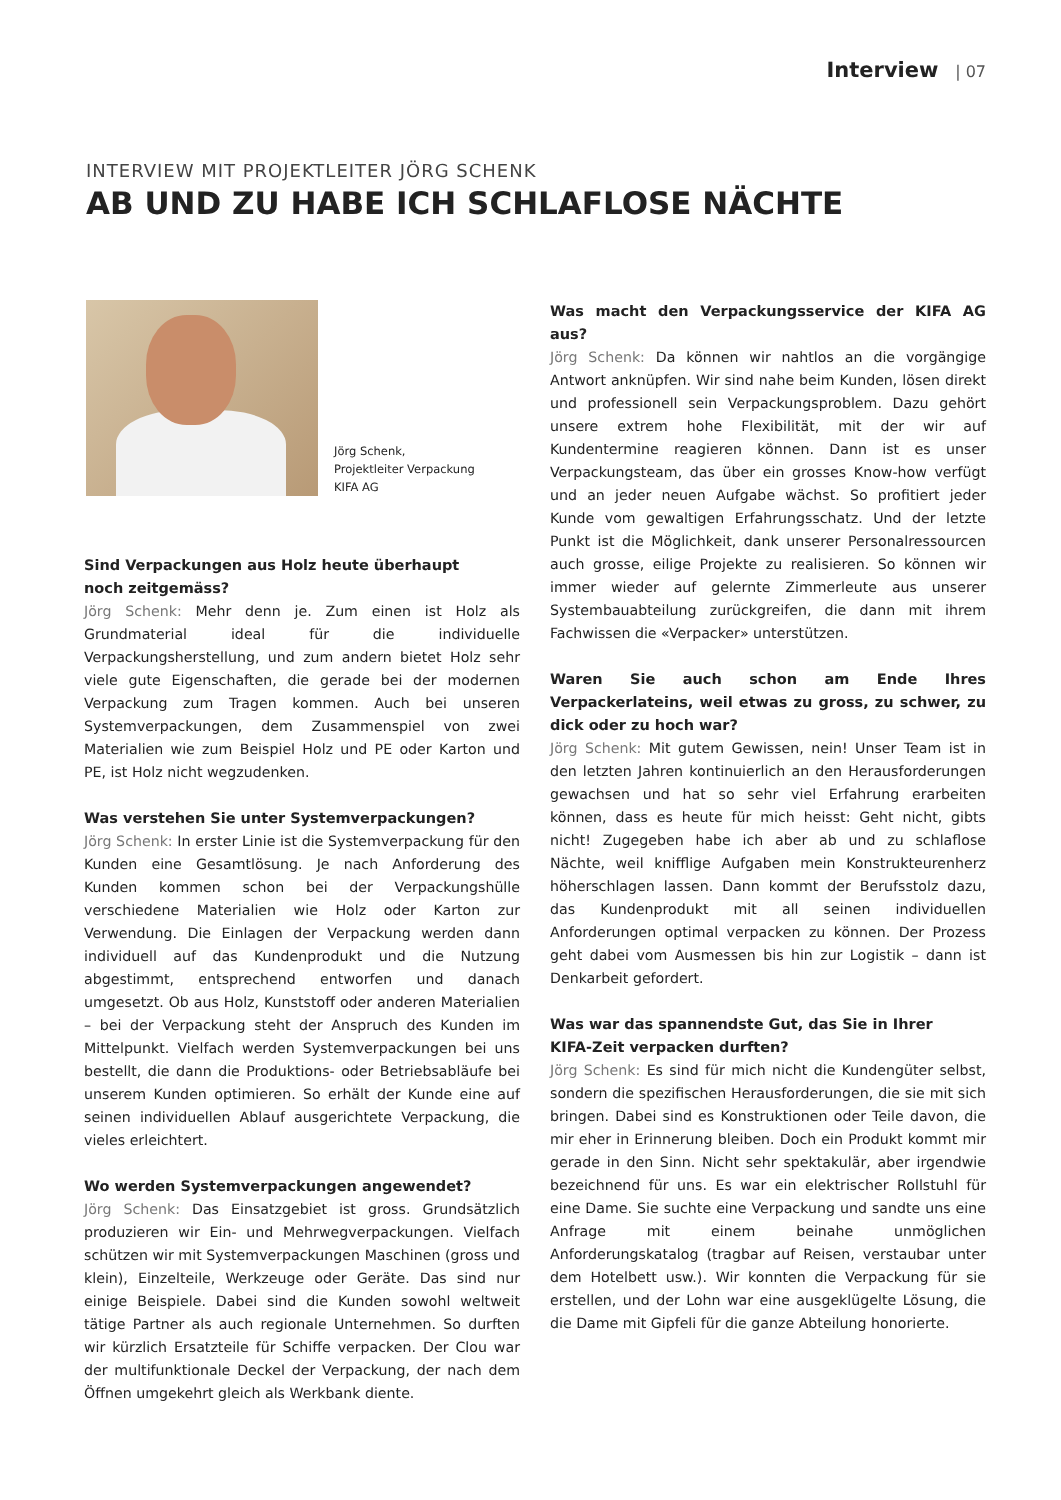Interview | 07
INTERVIEW MIT PROJEKTLEITER JÖRG SCHENK
AB UND ZU HABE ICH SCHLAFLOSE NÄCHTE
Jörg Schenk,
Projektleiter Verpackung
KIFA AG
Sind Verpackungen aus Holz heute überhaupt
noch zeitgemäss?
Jörg Schenk: Mehr denn je. Zum einen ist Holz als Grundmaterial ideal für die individuelle Verpackungsherstellung, und zum andern bietet Holz sehr viele gute Eigenschaften, die gerade bei der modernen Verpackung zum Tragen kommen. Auch bei unseren Systemverpackungen, dem Zusammenspiel von zwei Materialien wie zum Beispiel Holz und PE oder Karton und PE, ist Holz nicht wegzudenken.
Was verstehen Sie unter Systemverpackungen?
Jörg Schenk: In erster Linie ist die Systemverpackung für den Kunden eine Gesamtlösung. Je nach Anforderung des Kunden kommen schon bei der Verpackungshülle verschiedene Materialien wie Holz oder Karton zur Verwendung. Die Einlagen der Verpackung werden dann individuell auf das Kundenprodukt und die Nutzung abgestimmt, entsprechend entworfen und danach umgesetzt. Ob aus Holz, Kunststoff oder anderen Materialien – bei der Verpackung steht der Anspruch des Kunden im Mittelpunkt. Vielfach werden Systemverpackungen bei uns bestellt, die dann die Produktions- oder Betriebsabläufe bei unserem Kunden optimieren. So erhält der Kunde eine auf seinen individuellen Ablauf ausgerichtete Verpackung, die vieles erleichtert.
Wo werden Systemverpackungen angewendet?
Jörg Schenk: Das Einsatzgebiet ist gross. Grundsätzlich produzieren wir Ein- und Mehrwegverpackungen. Vielfach schützen wir mit Systemverpackungen Maschinen (gross und klein), Einzelteile, Werkzeuge oder Geräte. Das sind nur einige Beispiele. Dabei sind die Kunden sowohl weltweit tätige Partner als auch regionale Unternehmen. So durften wir kürzlich Ersatzteile für Schiffe verpacken. Der Clou war der multifunktionale Deckel der Verpackung, der nach dem Öffnen umgekehrt gleich als Werkbank diente.
Was macht den Verpackungsservice der KIFA AG aus?
Jörg Schenk: Da können wir nahtlos an die vorgängige Antwort anknüpfen. Wir sind nahe beim Kunden, lösen direkt und professionell sein Verpackungsproblem. Dazu gehört unsere extrem hohe Flexibilität, mit der wir auf Kundentermine reagieren können. Dann ist es unser Verpackungsteam, das über ein grosses Know-how verfügt und an jeder neuen Aufgabe wächst. So profitiert jeder Kunde vom gewaltigen Erfahrungsschatz. Und der letzte Punkt ist die Möglichkeit, dank unserer Personalressourcen auch grosse, eilige Projekte zu realisieren. So können wir immer wieder auf gelernte Zimmerleute aus unserer Systembauabteilung zurückgreifen, die dann mit ihrem Fachwissen die «Verpacker» unterstützen.
Waren Sie auch schon am Ende Ihres Verpackerlateins, weil etwas zu gross, zu schwer, zu dick oder zu hoch war?
Jörg Schenk: Mit gutem Gewissen, nein! Unser Team ist in den letzten Jahren kontinuierlich an den Herausforderungen gewachsen und hat so sehr viel Erfahrung erarbeiten können, dass es heute für mich heisst: Geht nicht, gibts nicht! Zugegeben habe ich aber ab und zu schlaflose Nächte, weil knifflige Aufgaben mein Konstrukteurenherz höherschlagen lassen. Dann kommt der Berufsstolz dazu, das Kundenprodukt mit all seinen individuellen Anforderungen optimal verpacken zu können. Der Prozess geht dabei vom Ausmessen bis hin zur Logistik – dann ist Denkarbeit gefordert.
Was war das spannendste Gut, das Sie in Ihrer
KIFA-Zeit verpacken durften?
Jörg Schenk: Es sind für mich nicht die Kundengüter selbst, sondern die spezifischen Herausforderungen, die sie mit sich bringen. Dabei sind es Konstruktionen oder Teile davon, die mir eher in Erinnerung bleiben. Doch ein Produkt kommt mir gerade in den Sinn. Nicht sehr spektakulär, aber irgendwie bezeichnend für uns. Es war ein elektrischer Rollstuhl für eine Dame. Sie suchte eine Verpackung und sandte uns eine Anfrage mit einem beinahe unmöglichen Anforderungskatalog (tragbar auf Reisen, verstaubar unter dem Hotelbett usw.). Wir konnten die Verpackung für sie erstellen, und der Lohn war eine ausgeklügelte Lösung, die die Dame mit Gipfeli für die ganze Abteilung honorierte.